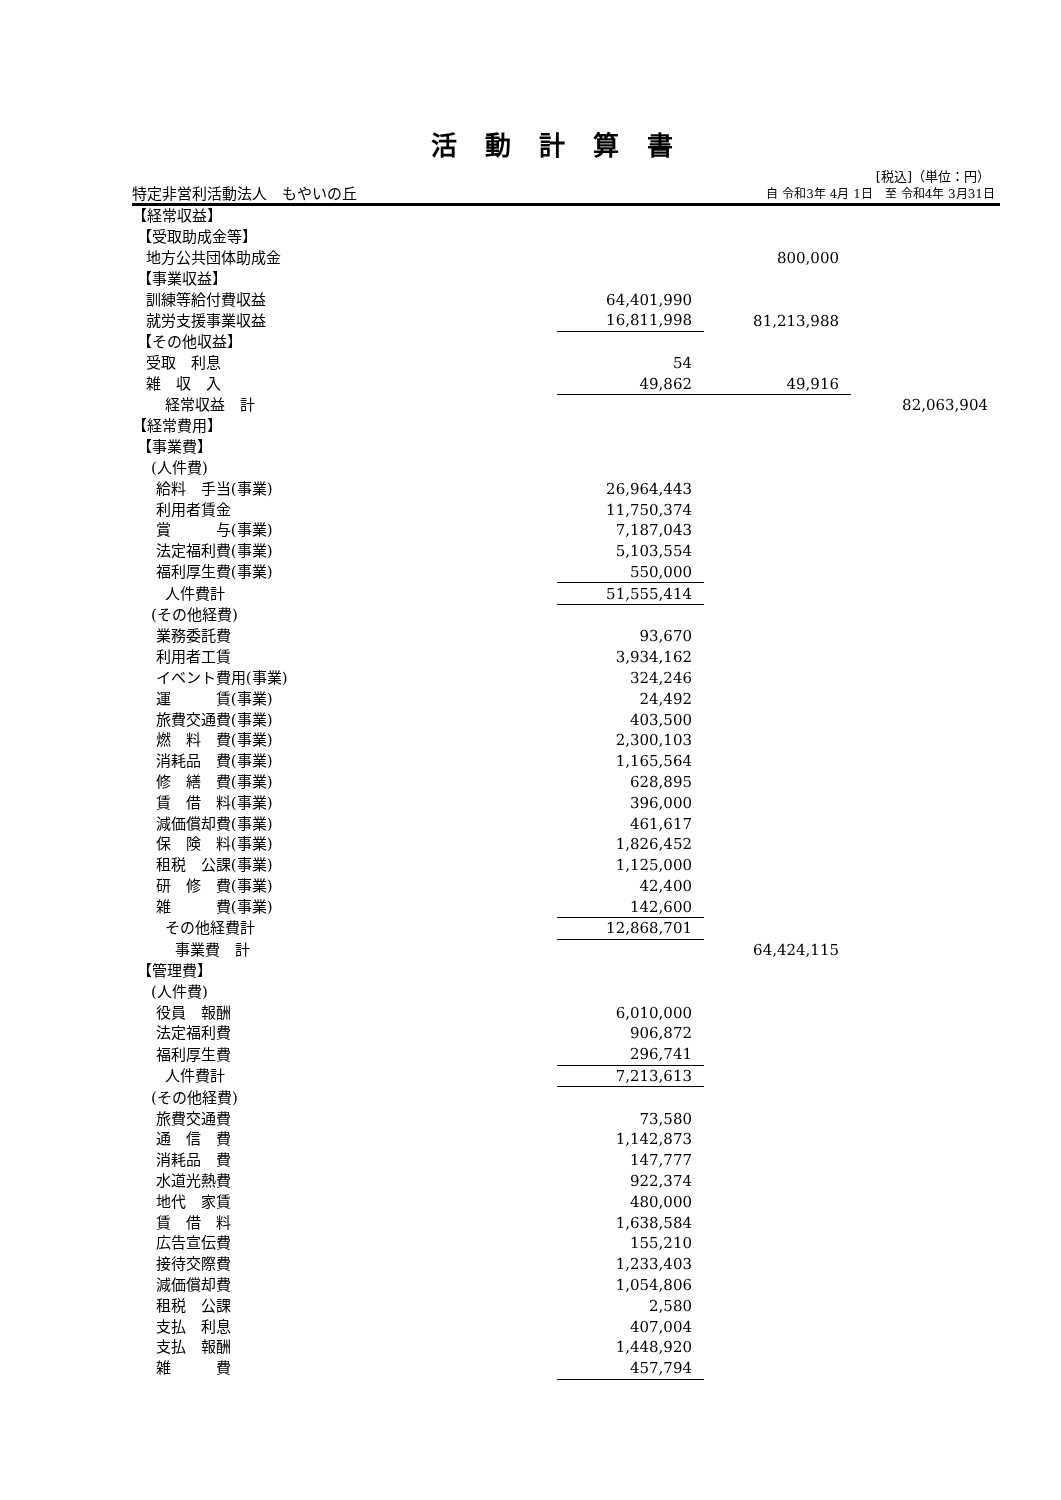活動計算書
[税込]（単位：円）
特定非営利活動法人　もやいの丘 自 令和3年 4月 1日　至 令和4年 3月31日
| 【経常収益】 | | | |
| 【受取助成金等】 | | | |
| 地方公共団体助成金 | | 800,000 | |
| 【事業収益】 | | | |
| 訓練等給付費収益 | 64,401,990 | | |
| 就労支援事業収益 | 16,811,998 | 81,213,988 | |
| 【その他収益】 | | | |
| 受取 利息 | 54 | | |
| 雑 収 入 | 49,862 | 49,916 | |
| 経常収益 計 | | | 82,063,904 |
| 【経常費用】 | | | |
| 【事業費】 | | | |
| (人件費) | | | |
| 給料 手当(事業) | 26,964,443 | | |
| 利用者賃金 | 11,750,374 | | |
| 賞 与(事業) | 7,187,043 | | |
| 法定福利費(事業) | 5,103,554 | | |
| 福利厚生費(事業) | 550,000 | | |
| 人件費計 | 51,555,414 | | |
| (その他経費) | | | |
| 業務委託費 | 93,670 | | |
| 利用者工賃 | 3,934,162 | | |
| イベント費用(事業) | 324,246 | | |
| 運 賃(事業) | 24,492 | | |
| 旅費交通費(事業) | 403,500 | | |
| 燃 料 費(事業) | 2,300,103 | | |
| 消耗品 費(事業) | 1,165,564 | | |
| 修 繕 費(事業) | 628,895 | | |
| 賃 借 料(事業) | 396,000 | | |
| 減価償却費(事業) | 461,617 | | |
| 保 険 料(事業) | 1,826,452 | | |
| 租税 公課(事業) | 1,125,000 | | |
| 研 修 費(事業) | 42,400 | | |
| 雑 費(事業) | 142,600 | | |
| その他経費計 | 12,868,701 | | |
| 事業費 計 | | 64,424,115 | |
| 【管理費】 | | | |
| (人件費) | | | |
| 役員 報酬 | 6,010,000 | | |
| 法定福利費 | 906,872 | | |
| 福利厚生費 | 296,741 | | |
| 人件費計 | 7,213,613 | | |
| (その他経費) | | | |
| 旅費交通費 | 73,580 | | |
| 通 信 費 | 1,142,873 | | |
| 消耗品 費 | 147,777 | | |
| 水道光熱費 | 922,374 | | |
| 地代 家賃 | 480,000 | | |
| 賃 借 料 | 1,638,584 | | |
| 広告宣伝費 | 155,210 | | |
| 接待交際費 | 1,233,403 | | |
| 減価償却費 | 1,054,806 | | |
| 租税 公課 | 2,580 | | |
| 支払 利息 | 407,004 | | |
| 支払 報酬 | 1,448,920 | | |
| 雑 費 | 457,794 | | |